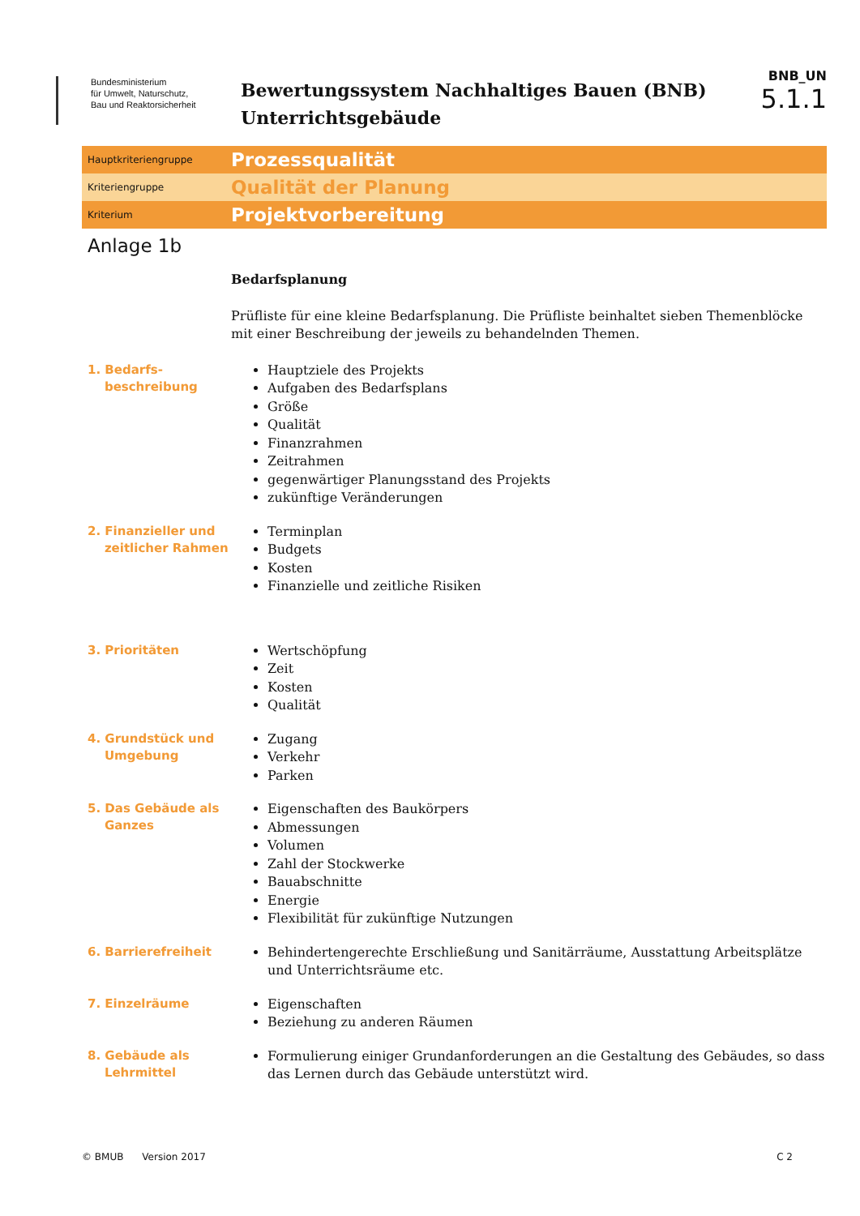Bundesministerium
für Umwelt, Naturschutz,
Bau und Reaktorsicherheit
Bewertungssystem Nachhaltiges Bauen (BNB)
Unterrichtsgebäude
BNB_UN
5.1.1
Hauptkriteriengruppe
Prozessqualität
Kriteriengruppe
Qualität der Planung
Kriterium
Projektvorbereitung
Anlage 1b
Bedarfsplanung
Prüfliste für eine kleine Bedarfsplanung. Die Prüfliste beinhaltet sieben Themenblöcke mit einer Beschreibung der jeweils zu behandelnden Themen.
1. Bedarfs-
beschreibung
Hauptziele des Projekts
Aufgaben des Bedarfsplans
Größe
Qualität
Finanzrahmen
Zeitrahmen
gegenwärtiger Planungsstand des Projekts
zukünftige Veränderungen
2. Finanzieller und
zeitlicher Rahmen
Terminplan
Budgets
Kosten
Finanzielle und zeitliche Risiken
3. Prioritäten
Wertschöpfung
Zeit
Kosten
Qualität
4. Grundstück und
Umgebung
Zugang
Verkehr
Parken
5. Das Gebäude als
Ganzes
Eigenschaften des Baukörpers
Abmessungen
Volumen
Zahl der Stockwerke
Bauabschnitte
Energie
Flexibilität für zukünftige Nutzungen
6. Barrierefreiheit
Behindertengerechte Erschließung und Sanitärräume, Ausstattung Arbeitsplätze und Unterrichtsräume etc.
7. Einzelräume
Eigenschaften
Beziehung zu anderen Räumen
8. Gebäude als
Lehrmittel
Formulierung einiger Grundanforderungen an die Gestaltung des Gebäudes, so dass das Lernen durch das Gebäude unterstützt wird.
© BMUB Version 2017 C 2